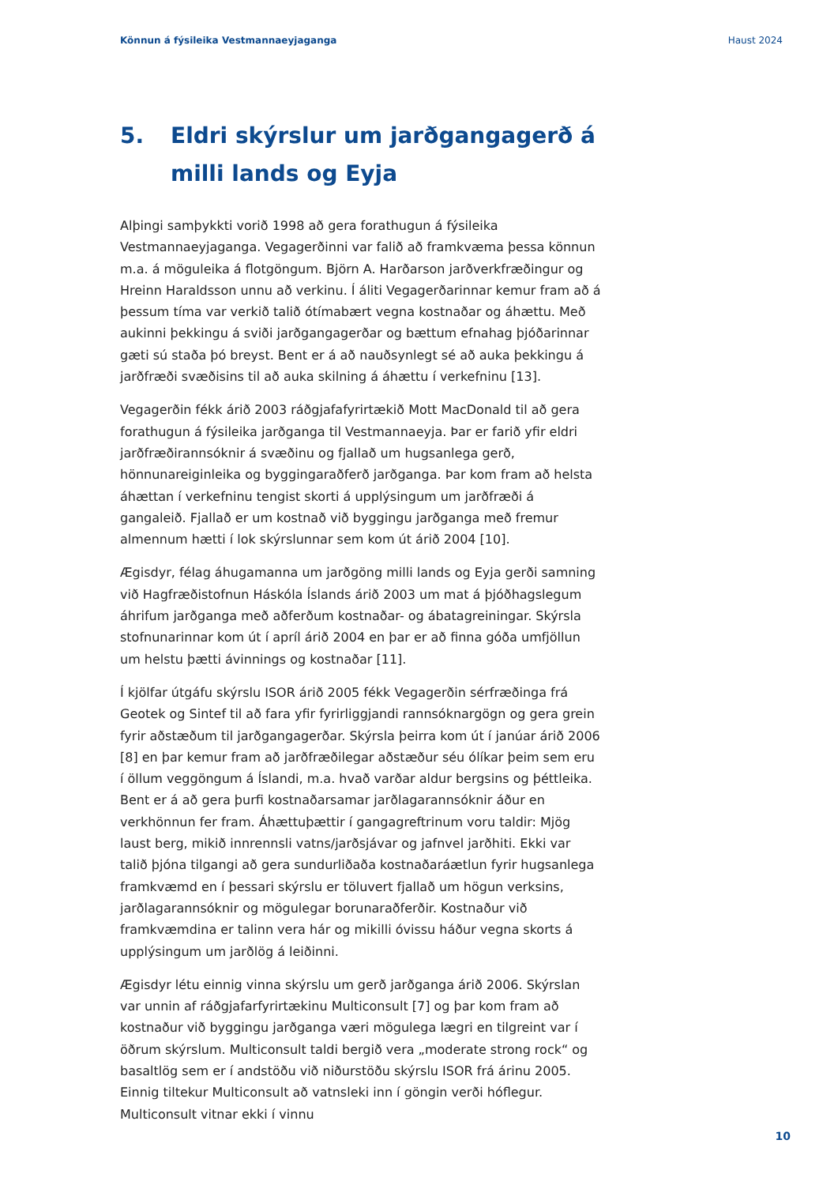Könnun á fýsileika Vestmannaeyjaganga Haust 2024
5. Eldri skýrslur um jarðgangagerð á milli lands og Eyja
Alþingi samþykkti vorið 1998 að gera forathugun á fýsileika Vestmannaeyjaganga. Vegagerðinni var falið að framkvæma þessa könnun m.a. á möguleika á flotgöngum. Björn A. Harðarson jarðverkfræðingur og Hreinn Haraldsson unnu að verkinu. Í áliti Vegagerðarinnar kemur fram að á þessum tíma var verkið talið ótímabært vegna kostnaðar og áhættu. Með aukinni þekkingu á sviði jarðgangagerðar og bættum efnahag þjóðarinnar gæti sú staða þó breyst. Bent er á að nauðsynlegt sé að auka þekkingu á jarðfræði svæðisins til að auka skilning á áhættu í verkefninu [13].
Vegagerðin fékk árið 2003 ráðgjafafyrirtækið Mott MacDonald til að gera forathugun á fýsileika jarðganga til Vestmannaeyja. Þar er farið yfir eldri jarðfræðirannsóknir á svæðinu og fjallað um hugsanlega gerð, hönnunareiginleika og byggingaraðferð jarðganga. Þar kom fram að helsta áhættan í verkefninu tengist skorti á upplýsingum um jarðfræði á gangaleið. Fjallað er um kostnað við byggingu jarðganga með fremur almennum hætti í lok skýrslunnar sem kom út árið 2004 [10].
Ægisdyr, félag áhugamanna um jarðgöng milli lands og Eyja gerði samning við Hagfræðistofnun Háskóla Íslands árið 2003 um mat á þjóðhagslegum áhrifum jarðganga með aðferðum kostnaðar- og ábatagreiningar. Skýrsla stofnunarinnar kom út í apríl árið 2004 en þar er að finna góða umfjöllun um helstu þætti ávinnings og kostnaðar [11].
Í kjölfar útgáfu skýrslu ISOR árið 2005 fékk Vegagerðin sérfræðinga frá Geotek og Sintef til að fara yfir fyrirliggjandi rannsóknargögn og gera grein fyrir aðstæðum til jarðgangagerðar. Skýrsla þeirra kom út í janúar árið 2006 [8] en þar kemur fram að jarðfræðilegar aðstæður séu ólíkar þeim sem eru í öllum veggöngum á Íslandi, m.a. hvað varðar aldur bergsins og þéttleika. Bent er á að gera þurfi kostnaðarsamar jarðlagarannsóknir áður en verkhönnun fer fram. Áhættuþættir í gangagreftrinum voru taldir: Mjög laust berg, mikið innrennsli vatns/jarðsjávar og jafnvel jarðhiti. Ekki var talið þjóna tilgangi að gera sundurliðaða kostnaðaráætlun fyrir hugsanlega framkvæmd en í þessari skýrslu er töluvert fjallað um högun verksins, jarðlagarannsóknir og mögulegar borunaraðferðir. Kostnaður við framkvæmdina er talinn vera hár og mikilli óvissu háður vegna skorts á upplýsingum um jarðlög á leiðinni.
Ægisdyr létu einnig vinna skýrslu um gerð jarðganga árið 2006. Skýrslan var unnin af ráðgjafarfyrirtækinu Multiconsult [7] og þar kom fram að kostnaður við byggingu jarðganga væri mögulega lægri en tilgreint var í öðrum skýrslum. Multiconsult taldi bergið vera „moderate strong rock“ og basaltlög sem er í andstöðu við niðurstöðu skýrslu ISOR frá árinu 2005. Einnig tiltekur Multiconsult að vatnsleki inn í göngin verði hóflegur. Multiconsult vitnar ekki í vinnu
10